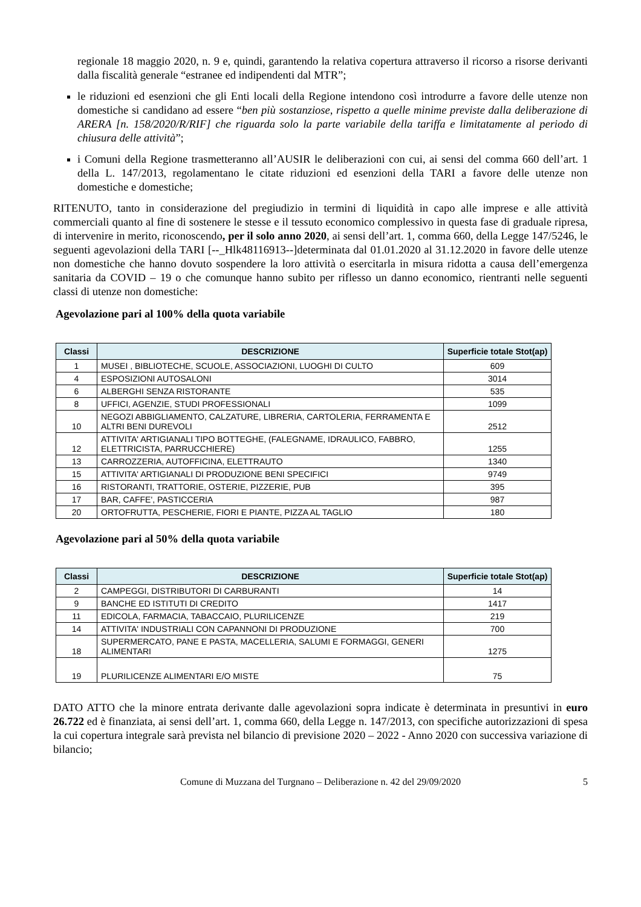regionale 18 maggio 2020, n. 9 e, quindi, garantendo la relativa copertura attraverso il ricorso a risorse derivanti dalla fiscalità generale “estranee ed indipendenti dal MTR”;
le riduzioni ed esenzioni che gli Enti locali della Regione intendono così introdurre a favore delle utenze non domestiche si candidano ad essere “ben più sostanziose, rispetto a quelle minime previste dalla deliberazione di ARERA [n. 158/2020/R/RIF] che riguarda solo la parte variabile della tariffa e limitatamente al periodo di chiusura delle attività”;
i Comuni della Regione trasmetteranno all’AUSIR le deliberazioni con cui, ai sensi del comma 660 dell’art. 1 della L. 147/2013, regolamentano le citate riduzioni ed esenzioni della TARI a favore delle utenze non domestiche e domestiche;
RITENUTO, tanto in considerazione del pregiudizio in termini di liquidità in capo alle imprese e alle attività commerciali quanto al fine di sostenere le stesse e il tessuto economico complessivo in questa fase di graduale ripresa, di intervenire in merito, riconoscendo, per il solo anno 2020, ai sensi dell’art. 1, comma 660, della Legge 147/5246, le seguenti agevolazioni della TARI [--_Hlk48116913--]determinata dal 01.01.2020 al 31.12.2020 in favore delle utenze non domestiche che hanno dovuto sospendere la loro attività o esercitarla in misura ridotta a causa dell’emergenza sanitaria da COVID – 19 o che comunque hanno subito per riflesso un danno economico, rientranti nelle seguenti classi di utenze non domestiche:
Agevolazione pari al 100% della quota variabile
| Classi | DESCRIZIONE | Superficie totale Stot(ap) |
| --- | --- | --- |
| 1 | MUSEI , BIBLIOTECHE, SCUOLE, ASSOCIAZIONI, LUOGHI DI CULTO | 609 |
| 4 | ESPOSIZIONI AUTOSALONI | 3014 |
| 6 | ALBERGHI SENZA RISTORANTE | 535 |
| 8 | UFFICI, AGENZIE, STUDI PROFESSIONALI | 1099 |
| 10 | NEGOZI ABBIGLIAMENTO, CALZATURE, LIBRERIA, CARTOLERIA, FERRAMENTA E ALTRI BENI DUREVOLI | 2512 |
| 12 | ATTIVITA' ARTIGIANALI TIPO BOTTEGHE, (FALEGNAME, IDRAULICO, FABBRO, ELETTRICISTA, PARRUCCHIERE) | 1255 |
| 13 | CARROZZERIA, AUTOFFICINA, ELETTRAUTO | 1340 |
| 15 | ATTIVITA' ARTIGIANALI DI PRODUZIONE BENI SPECIFICI | 9749 |
| 16 | RISTORANTI, TRATTORIE, OSTERIE, PIZZERIE, PUB | 395 |
| 17 | BAR, CAFFE', PASTICCERIA | 987 |
| 20 | ORTOFRUTTA, PESCHERIE, FIORI E PIANTE, PIZZA AL TAGLIO | 180 |
Agevolazione pari al 50% della quota variabile
| Classi | DESCRIZIONE | Superficie totale Stot(ap) |
| --- | --- | --- |
| 2 | CAMPEGGI, DISTRIBUTORI DI CARBURANTI | 14 |
| 9 | BANCHE ED ISTITUTI DI CREDITO | 1417 |
| 11 | EDICOLA, FARMACIA, TABACCAIO, PLURILICENZE | 219 |
| 14 | ATTIVITA' INDUSTRIALI CON CAPANNONI DI PRODUZIONE | 700 |
| 18 | SUPERMERCATO, PANE E PASTA, MACELLERIA, SALUMI E FORMAGGI, GENERI ALIMENTARI | 1275 |
| 19 | PLURILICENZE ALIMENTARI E/O MISTE | 75 |
DATO ATTO che la minore entrata derivante dalle agevolazioni sopra indicate è determinata in presuntivi in euro 26.722 ed è finanziata, ai sensi dell’art. 1, comma 660, della Legge n. 147/2013, con specifiche autorizzazioni di spesa la cui copertura integrale sarà prevista nel bilancio di previsione 2020 – 2022 - Anno 2020 con successiva variazione di bilancio;
Comune di Muzzana del Turgnano – Deliberazione n. 42 del 29/09/2020 5